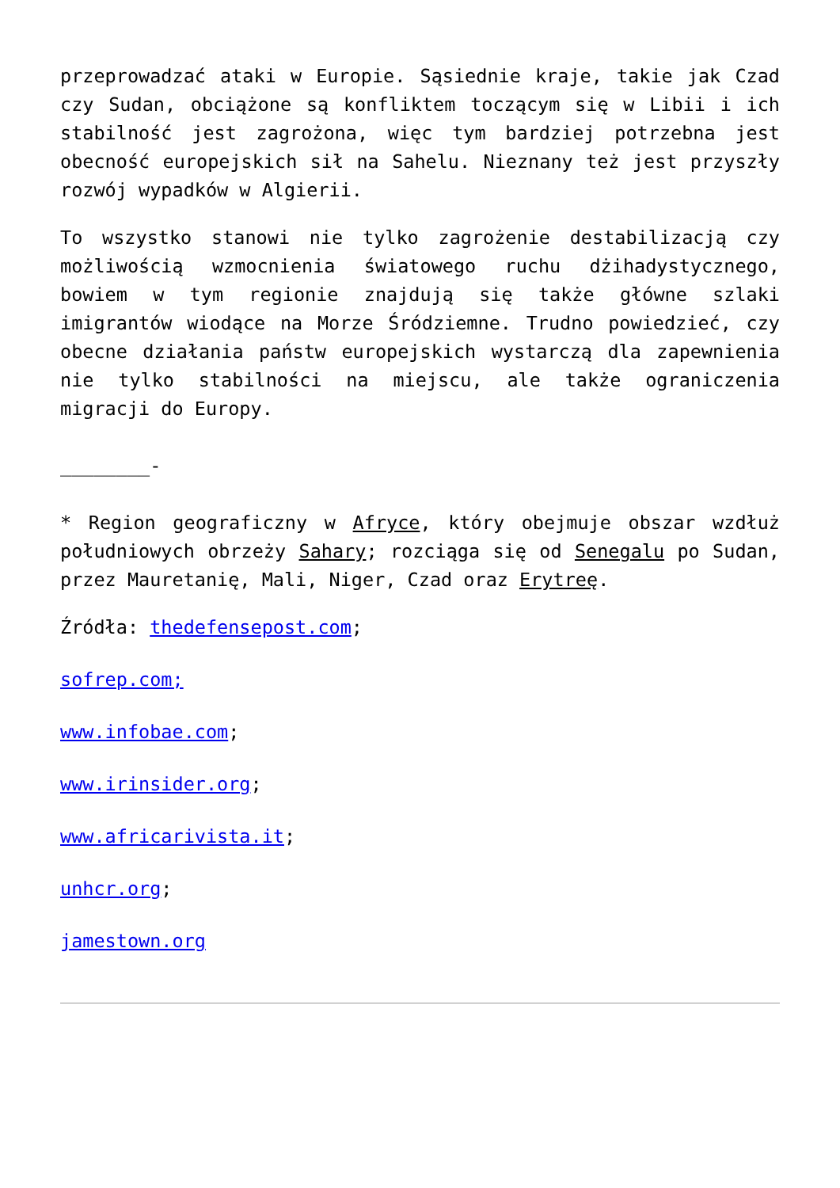przeprowadzać ataki w Europie. Sąsiednie kraje, takie jak Czad czy Sudan, obciążone są konfliktem toczącym się w Libii i ich stabilność jest zagrożona, więc tym bardziej potrzebna jest obecność europejskich sił na Sahelu. Nieznany też jest przyszły rozwój wypadków w Algierii.
To wszystko stanowi nie tylko zagrożenie destabilizacją czy możliwością wzmocnienia światowego ruchu dżihadystycznego, bowiem w tym regionie znajdują się także główne szlaki imigrantów wiodące na Morze Śródziemne. Trudno powiedzieć, czy obecne działania państw europejskich wystarczą dla zapewnienia nie tylko stabilności na miejscu, ale także ograniczenia migracji do Europy.
________-
* Region geograficzny w Afryce, który obejmuje obszar wzdłuż południowych obrzeży Sahary; rozciąga się od Senegalu po Sudan, przez Mauretanię, Mali, Niger, Czad oraz Erytreę.
Źródła: thedefensepost.com;
sofrep.com;
www.infobae.com;
www.irinsider.org;
www.africarivista.it;
unhcr.org;
jamestown.org